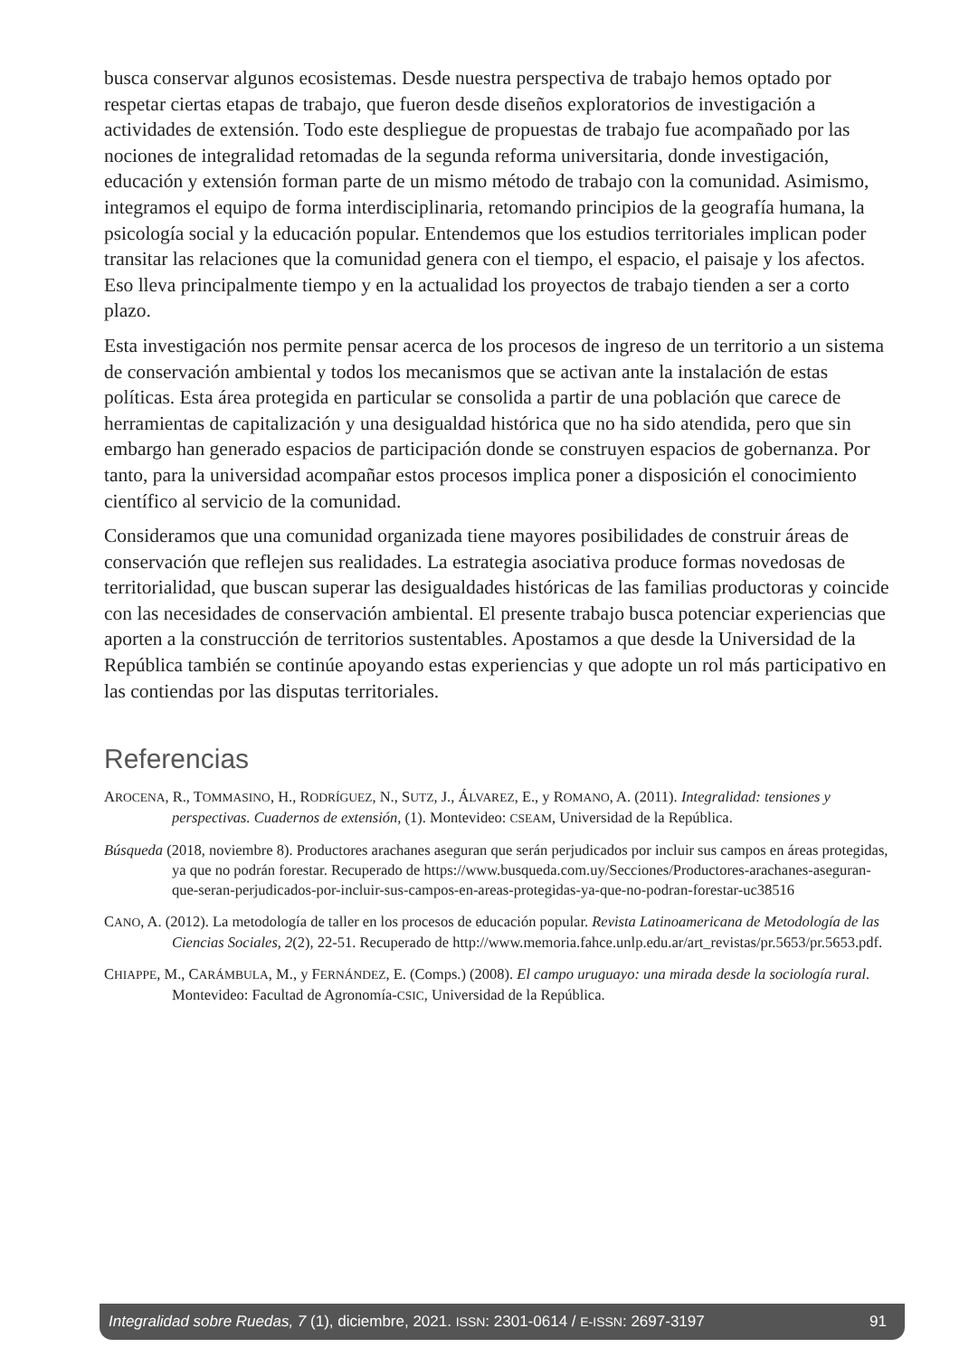busca conservar algunos ecosistemas. Desde nuestra perspectiva de trabajo hemos optado por respetar ciertas etapas de trabajo, que fueron desde diseños exploratorios de investigación a actividades de extensión. Todo este despliegue de propuestas de trabajo fue acompañado por las nociones de integralidad retomadas de la segunda reforma universitaria, donde investigación, educación y extensión forman parte de un mismo método de trabajo con la comunidad. Asimismo, integramos el equipo de forma interdisciplinaria, retomando principios de la geografía humana, la psicología social y la educación popular. Entendemos que los estudios territoriales implican poder transitar las relaciones que la comunidad genera con el tiempo, el espacio, el paisaje y los afectos. Eso lleva principalmente tiempo y en la actualidad los proyectos de trabajo tienden a ser a corto plazo.
Esta investigación nos permite pensar acerca de los procesos de ingreso de un territorio a un sistema de conservación ambiental y todos los mecanismos que se activan ante la instalación de estas políticas. Esta área protegida en particular se consolida a partir de una población que carece de herramientas de capitalización y una desigualdad histórica que no ha sido atendida, pero que sin embargo han generado espacios de participación donde se construyen espacios de gobernanza. Por tanto, para la universidad acompañar estos procesos implica poner a disposición el conocimiento científico al servicio de la comunidad.
Consideramos que una comunidad organizada tiene mayores posibilidades de construir áreas de conservación que reflejen sus realidades. La estrategia asociativa produce formas novedosas de territorialidad, que buscan superar las desigualdades históricas de las familias productoras y coincide con las necesidades de conservación ambiental. El presente trabajo busca potenciar experiencias que aporten a la construcción de territorios sustentables. Apostamos a que desde la Universidad de la República también se continúe apoyando estas experiencias y que adopte un rol más participativo en las contiendas por las disputas territoriales.
Referencias
AROCENA, R., TOMMASINO, H., RODRÍGUEZ, N., SUTZ, J., ÁLVAREZ, E., y ROMANO, A. (2011). Integralidad: tensiones y perspectivas. Cuadernos de extensión, (1). Montevideo: CSEAM, Universidad de la República.
Búsqueda (2018, noviembre 8). Productores arachanes aseguran que serán perjudicados por incluir sus campos en áreas protegidas, ya que no podrán forestar. Recuperado de https://www.busqueda.com.uy/Secciones/Productores-arachanes-aseguran-que-seran-perjudicados-por-incluir-sus-campos-en-areas-protegidas-ya-que-no-podran-forestar-uc38516
CANO, A. (2012). La metodología de taller en los procesos de educación popular. Revista Latinoamericana de Metodología de las Ciencias Sociales, 2(2), 22-51. Recuperado de http://www.memoria.fahce.unlp.edu.ar/art_revistas/pr.5653/pr.5653.pdf.
CHIAPPE, M., CARÁMBULA, M., y FERNÁNDEZ, E. (Comps.) (2008). El campo uruguayo: una mirada desde la sociología rural. Montevideo: Facultad de Agronomía-CSIC, Universidad de la República.
Integralidad sobre Ruedas, 7 (1), diciembre, 2021. ISSN: 2301-0614 / E-ISSN: 2697-3197 91